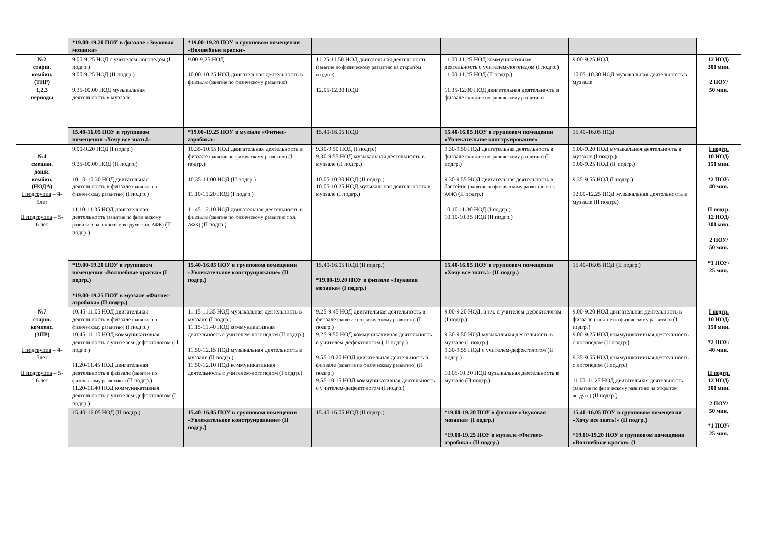| | *19.00-19.20 ПОУ в физзале «Звуковая мозаика» | *19.00-19.20 ПОУ в групповом помещении «Волшебные краски» | | | | |
| №2 старш. комбин. (ТНР) 1,2,3 периоды | 9.00-9.25 НОД с учителем-логопедом (I подгр.) 9.00-9.25 НОД (II подгр.) 9.35-10.00 НОД музыкальная деятельность в муззале | 9.00-9.25 НОД 10.00-10.25 НОД двигательная деятельность в физзале (занятие по физическому развитию) | 11.25-11.50 НОД двигательная деятельность (занятие по физическому развитию на открытом воздухе) 12.05-12.30 НОД | 11.00-11.25 НОД коммуникативная деятельность с учителем-логопедом (I подгр.) 11.00-11.25 НОД (II подгр.) 11.35-12.00 НОД двигательная деятельность в физзале (занятие по физическому развитию) | 9.00-9.25 НОД 10.05-10.30 НОД музыкальная деятельность в муззале | 12 НОД/ 300 мин. 2 ПОУ/ 50 мин. |
| | 15.40-16.05 ПОУ в групповом помещении «Хочу все знать!» | *19.00-19.25 ПОУ в муззале «Фитнес-аэробика» | 15.40-16.05 НОД | 15.40-16.05 ПОУ в групповом помещении «Увлекательное конструирование» | 15.40-16.05 НОД | |
| №4 смешан. дошк. комбин. (НОДА) I подгруппа – 4-5лет II подгруппа – 5-6 лет | 9.00-9.20 НОД (I подгр.) 9.35-10.00 НОД (II подгр.) 10.10-10.30 НОД двигательная деятельность в физзале (занятие по физическому развитию) (I подгр.) 11.10-11.35 НОД двигательная деятельность (занятие по физическому развитию на открытом воздухе с эл. АФК) (II подгр.) | 10.35-10.55 НОД двигательная деятельность в физзале (занятие по физическому развитию) (I подгр.) 10.35-11.00 НОД (II подгр.) 11.10-11.20 НОД (I подгр.) 11.45-12.10 НОД двигательная деятельность в физзале (занятие по физическому развитию с эл. АФК) (II подгр.) | 9.30-9.50 НОД (I подгр.) 9.30-9.55 НОД музыкальная деятельность в муззале (II подгр.) 10.05-10.30 НОД (II подгр.) 10.05-10.25 НОД музыкальная деятельность в муззале (I подгр.) | 9.30-9.50 НОД двигательная деятельность в физзале (занятие по физическому развитию) (I подгр.) 9.30-9.55 НОД двигательная деятельность в бассейне (занятие по физическому развитию с эл. АФК) (II подгр.) 10.10-11.30 НОД (I подгр.) 10.10-10.35 НОД (II подгр.) | 9.00-9.20 НОД музыкальная деятельность в муззале (I подгр.) 9.00-9.25 НОД (II подгр.) 9.35-9.55 НОД (I подгр.) 12.00-12.25 НОД музыкальная деятельность в муззале (II подгр.) | I подгр. 10 НОД/ 150 мин. *2 ПОУ/ 40 мин. II подгр. 12 НОД/ 300 мин. 2 ПОУ/ 50 мин. *1 ПОУ/ 25 мин. |
| | *19.00-19.20 ПОУ в групповом помещении «Волшебные краски» (I подгр.) *19.00-19.25 ПОУ в муззале «Фитнес-аэробика» (II подгр.) | 15.40-16.05 ПОУ в групповом помещении «Увлекательное конструирование» (II подгр.) | 15.40-16.05 НОД (II подгр.) *19.00-19.20 ПОУ в физзале «Звуковая мозаика» (I подгр.) | 15.40-16.05 ПОУ в групповом помещении «Хочу все знать!» (II подгр.) | 15.40-16.05 НОД (II подгр.) | |
| №7 старш. компенс. (ЗПР) I подгруппа – 4-5лет II подгруппа – 5-6 лет | 10.45-11.05 НОД двигательная деятельность в физзале (занятие по физическому развитию) (I подгр.) 10.45-11.10 НОД коммуникативная деятельность с учителем-дефектологом (II подгр.) 11.20-11.45 НОД двигательная деятельность в физзале (занятие по физическому развитию ) (II подгр.) 11.20-11.40 НОД коммуникативная деятельность с учителем-дефектологом (I подгр.) | 11.15-11.35 НОД музыкальная деятельность в муззале (I подгр.) 11.15-11.40 НОД коммуникативная деятельность с учителем-логопедом (II подгр.) 11.50-12.15 НОД музыкальная деятельность в муззале (II подгр.) 11.50-12.10 НОД коммуникативная деятельность с учителем-логопедом (I подгр.) | 9.25-9.45 НОД двигательная деятельность в физзале (занятие по физическому развитию) (I подгр.) 9.25-9.50 НОД коммуникативная деятельность с учителем-дефектологом ( II подгр.) 9.55-10.20 НОД двигательная деятельность в физзале (занятие по физическому развитию) (II подгр.) 9.55-10.15 НОД коммуникативная деятельность с учителем-дефектологом (I подгр.) | 9.00-9.20 НОД, в т.ч. с учителем-дефектологом (I подгр.) 9.30-9.50 НОД музыкальная деятельность в муззале (I подгр.) 9.30-9.55 НОД с учителем-дефектологом (II подгр.) 10.05-10.30 НОД музыкальная деятельность в муззале (II подгр.) | 9.00-9.20 НОД двигательная деятельность в физзале (занятие по физическому развитию) (I подгр.) 9.00-9.25 НОД коммуникативная деятельность с логопедом (II подгр.) 9.35-9.55 НОД коммуникативная деятельность с логопедом (I подгр.) 11.00-11.25 НОД двигательная деятельность (занятие по физическому развитию на открытом воздухе) (II подгр.) | I подгр. 10 НОД/ 150 мин. *2 ПОУ/ 40 мин. II подгр. 12 НОД/ 300 мин. 2 ПОУ/ 50 мин. *1 ПОУ/ 25 мин. |
| | 15.40-16.05 НОД (II подгр.) | 15.40-16.05 ПОУ в групповом помещении «Увлекательное конструирование» (II подгр.) | 15.40-16.05 НОД (II подгр.) | *19.00-19.20 ПОУ в физзале «Звуковая мозаика» (I подгр.) *19.00-19.25 ПОУ в муззале «Фитнес-аэробика» (II подгр.) | 15.40-16.05 ПОУ в групповом помещении «Хочу все знать!» (II подгр.) *19.00-19.20 ПОУ в групповом помещении «Волшебные краски» (I | |